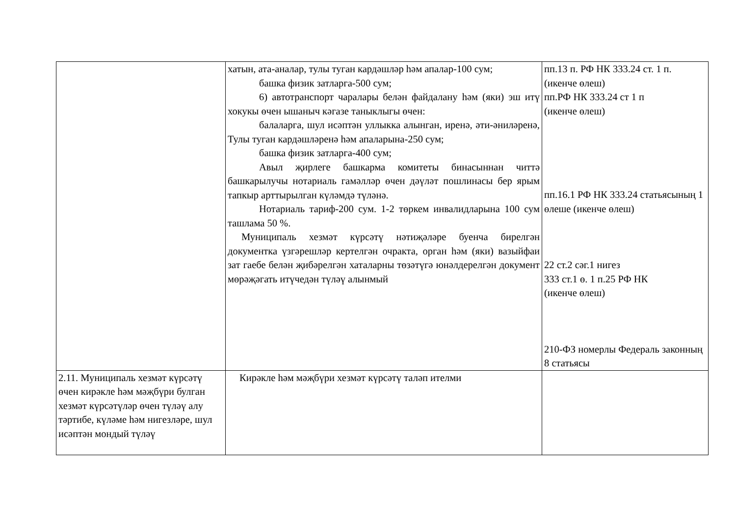| | хатын, ата-аналар, тулы туган кардәшләр һәм апалар-100 сум; башка физик затларга-500 сум; 6) автотранспорт чаралары белән файдалану һәм (яки) эш итү хокукы өчен ышаныч кәгазе таныклыгы өчен: балаларга, шул исәптән уллыкка алынган, иренә, әти-әниләренә, Тулы туган кардәшләренә һәм апаларына-250 сум; башка физик затларга-400 сум; Авыл җирлеге башкарма комитеты бинасыннан читтә башкарылучы нотариаль гамәлләр өчен дәүләт пошлинасы бер ярым тапкыр арттырылган күләмдә түләнә. Нотариаль тариф-200 сум. 1-2 төркем инвалидларына 100 сум ташлама 50 %. Муниципаль хезмәт күрсәтү нәтиҗәләре буенча бирелгән документка үзгәрешләр кертелгән очракта, орган һәм (яки) вазыйфаи зат гаебе белән җибәрелгән хаталарны төзәтүгә юнәлдерелгән документ мөрәҗәгать итүчедән түләү алынмый | пп.13 п. РФ НК 333.24 ст. 1 п. (икенче өлеш) пп.РФ НК 333.24 ст 1 п (икенче өлеш) пп.16.1 РФ НК 333.24 статьясының 1 өлеше (икенче өлеш) 22 ст.2 сәг.1 нигез 333 ст.1 ө. 1 п.25 РФ НК (икенче өлеш) 210-ФЗ номерлы Федераль законның 8 статьясы |
| 2.11. Муниципаль хезмәт күрсәтү өчен кирәкле һәм мәҗбүри булган хезмәт күрсәтүләр өчен түләү алу тәртибе, күләме һәм нигезләре, шул исәптән мондый түләү | Кирәкле һәм мәҗбүри хезмәт күрсәтү таләп ителми | |